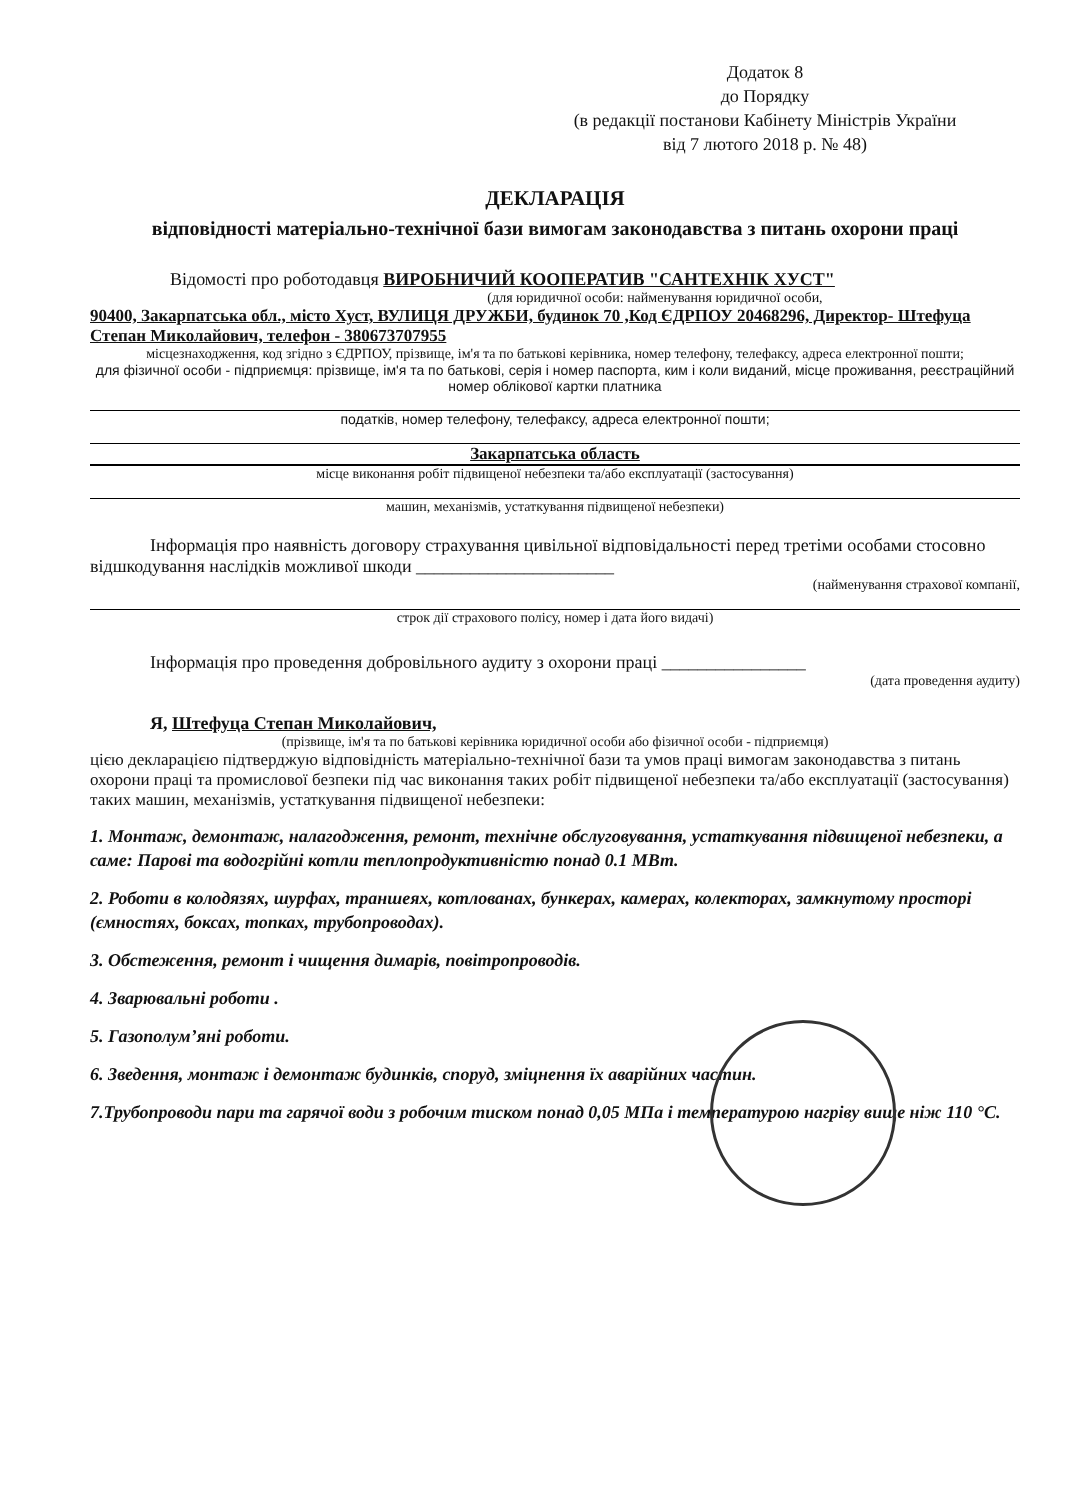Додаток 8
до Порядку
(в редакції постанови Кабінету Міністрів України
від 7 лютого 2018 р. № 48)
ДЕКЛАРАЦІЯ
відповідності матеріально-технічної бази вимогам законодавства з питань охорони праці
Відомості про роботодавця ВИРОБНИЧИЙ КООПЕРАТИВ "САНТЕХНІК ХУСТ"
(для юридичної особи: найменування юридичної особи,
90400, Закарпатська обл., місто Хуст, ВУЛИЦЯ ДРУЖБИ, будинок 70 ,Код ЄДРПОУ 20468296, Директор- Штефуца Степан Миколайович, телефон - 380673707955
місцезнаходження, код згідно з ЄДРПОУ, прізвище, ім'я та по батькові керівника, номер телефону, телефаксу, адреса електронної пошти;
для фізичної особи - підприємця: прізвище, ім'я та по батькові, серія і номер паспорта, ким і коли виданий, місце проживання, реєстраційний номер облікової картки платника
податків, номер телефону, телефаксу, адреса електронної пошти;
Закарпатська область
місце виконання робіт підвищеної небезпеки та/або експлуатації (застосування)
машин, механізмів, устаткування підвищеної небезпеки)
Інформація про наявність договору страхування цивільної відповідальності перед третіми особами стосовно відшкодування наслідків можливої шкоди ______________________
(найменування страхової компанії,
строк дії страхового полісу, номер і дата його видачі)
Інформація про проведення добровільного аудиту з охорони праці ________________
(дата проведення аудиту)
Я, Штефуца Степан Миколайович,
(прізвище, ім'я та по батькові керівника юридичної особи або фізичної особи - підприємця)
цією декларацією підтверджую відповідність матеріально-технічної бази та умов праці вимогам законодавства з питань охорони праці та промислової безпеки під час виконання таких робіт підвищеної небезпеки та/або експлуатації (застосування) таких машин, механізмів, устаткування підвищеної небезпеки:
1. Монтаж, демонтаж, налагодження, ремонт, технічне обслуговування, устаткування підвищеної небезпеки, а саме: Парові та водогрійні котли теплопродуктивністю понад 0.1 МВт.
2. Роботи в колодязях, шурфах, траншеях, котлованах, бункерах, камерах, колекторах, замкнутому просторі (ємностях, боксах, топках, трубопроводах).
3. Обстеження, ремонт і чищення димарів, повітропроводів.
4. Зварювальні роботи .
5. Газополум’яні роботи.
6. Зведення, монтаж і демонтаж будинків, споруд, зміцнення їх аварійних частин.
7.Трубопроводи пари та гарячої води з робочим тиском понад 0,05 МПа і температурою нагріву вище ніж 110 °С.